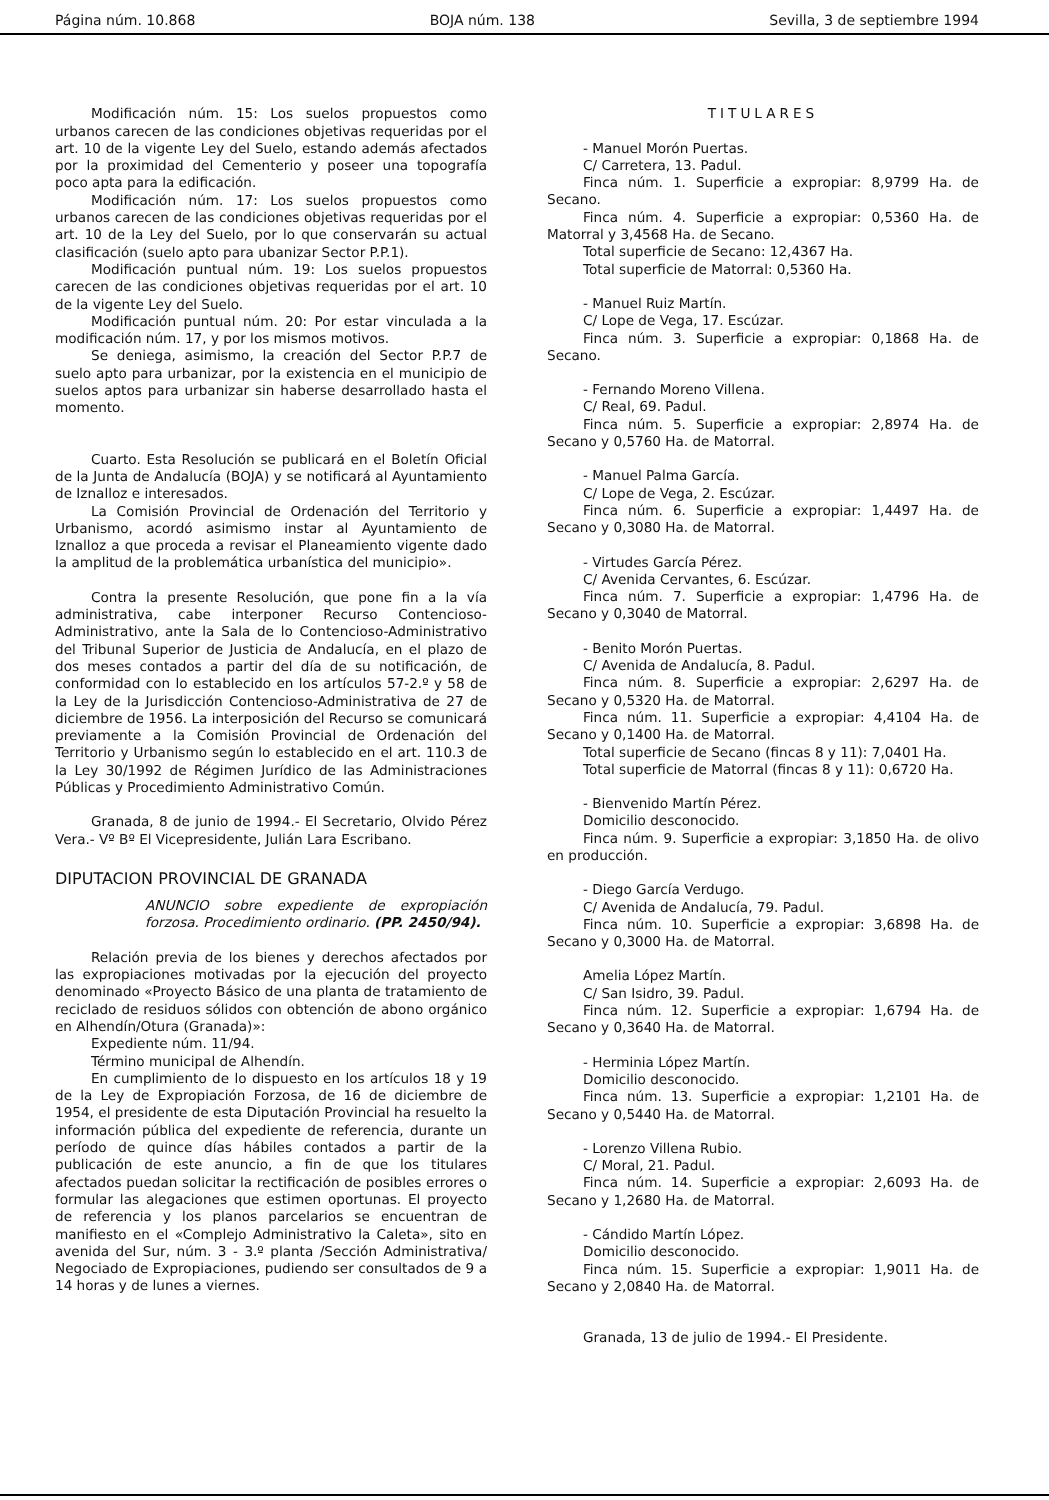Página núm. 10.868 BOJA núm. 138 Sevilla, 3 de septiembre 1994
Modificación núm. 15: Los suelos propuestos como urbanos carecen de las condiciones objetivas requeridas por el art. 10 de la vigente Ley del Suelo, estando además afectados por la proximidad del Cementerio y poseer una topografía poco apta para la edificación.
Modificación núm. 17: Los suelos propuestos como urbanos carecen de las condiciones objetivas requeridas por el art. 10 de la Ley del Suelo, por lo que conservarán su actual clasificación (suelo apto para ubanizar Sector P.P.1).
Modificación puntual núm. 19: Los suelos propuestos carecen de las condiciones objetivas requeridas por el art. 10 de la vigente Ley del Suelo.
Modificación puntual núm. 20: Por estar vinculada a la modificación núm. 17, y por los mismos motivos.
Se deniega, asimismo, la creación del Sector P.P.7 de suelo apto para urbanizar, por la existencia en el municipio de suelos aptos para urbanizar sin haberse desarrollado hasta el momento.
Cuarto. Esta Resolución se publicará en el Boletín Oficial de la Junta de Andalucía (BOJA) y se notificará al Ayuntamiento de Iznalloz e interesados.
La Comisión Provincial de Ordenación del Territorio y Urbanismo, acordó asimismo instar al Ayuntamiento de Iznalloz a que proceda a revisar el Planeamiento vigente dado la amplitud de la problemática urbanística del municipio».
Contra la presente Resolución, que pone fin a la vía administrativa, cabe interponer Recurso Contencioso-Administrativo, ante la Sala de lo Contencioso-Administrativo del Tribunal Superior de Justicia de Andalucía, en el plazo de dos meses contados a partir del día de su notificación, de conformidad con lo establecido en los artículos 57-2.º y 58 de la Ley de la Jurisdicción Contencioso-Administrativa de 27 de diciembre de 1956. La interposición del Recurso se comunicará previamente a la Comisión Provincial de Ordenación del Territorio y Urbanismo según lo establecido en el art. 110.3 de la Ley 30/1992 de Régimen Jurídico de las Administraciones Públicas y Procedimiento Administrativo Común.
Granada, 8 de junio de 1994.- El Secretario, Olvido Pérez Vera.- Vº Bº El Vicepresidente, Julián Lara Escribano.
DIPUTACION PROVINCIAL DE GRANADA
ANUNCIO sobre expediente de expropiación forzosa. Procedimiento ordinario. (PP. 2450/94).
Relación previa de los bienes y derechos afectados por las expropiaciones motivadas por la ejecución del proyecto denominado «Proyecto Básico de una planta de tratamiento de reciclado de residuos sólidos con obtención de abono orgánico en Alhendín/Otura (Granada)»:
Expediente núm. 11/94.
Término municipal de Alhendín.
En cumplimiento de lo dispuesto en los artículos 18 y 19 de la Ley de Expropiación Forzosa, de 16 de diciembre de 1954, el presidente de esta Diputación Provincial ha resuelto la información pública del expediente de referencia, durante un período de quince días hábiles contados a partir de la publicación de este anuncio, a fin de que los titulares afectados puedan solicitar la rectificación de posibles errores o formular las alegaciones que estimen oportunas. El proyecto de referencia y los planos parcelarios se encuentran de manifiesto en el «Complejo Administrativo la Caleta», sito en avenida del Sur, núm. 3 - 3.º planta /Sección Administrativa/ Negociado de Expropiaciones, pudiendo ser consultados de 9 a 14 horas y de lunes a viernes.
TITULARES
- Manuel Morón Puertas.
C/ Carretera, 13. Padul.
Finca núm. 1. Superficie a expropiar: 8,9799 Ha. de Secano.
Finca núm. 4. Superficie a expropiar: 0,5360 Ha. de Matorral y 3,4568 Ha. de Secano.
Total superficie de Secano: 12,4367 Ha.
Total superficie de Matorral: 0,5360 Ha.
- Manuel Ruiz Martín.
C/ Lope de Vega, 17. Escúzar.
Finca núm. 3. Superficie a expropiar: 0,1868 Ha. de Secano.
- Fernando Moreno Villena.
C/ Real, 69. Padul.
Finca núm. 5. Superficie a expropiar: 2,8974 Ha. de Secano y 0,5760 Ha. de Matorral.
- Manuel Palma García.
C/ Lope de Vega, 2. Escúzar.
Finca núm. 6. Superficie a expropiar: 1,4497 Ha. de Secano y 0,3080 Ha. de Matorral.
- Virtudes García Pérez.
C/ Avenida Cervantes, 6. Escúzar.
Finca núm. 7. Superficie a expropiar: 1,4796 Ha. de Secano y 0,3040 de Matorral.
- Benito Morón Puertas.
C/ Avenida de Andalucía, 8. Padul.
Finca núm. 8. Superficie a expropiar: 2,6297 Ha. de Secano y 0,5320 Ha. de Matorral.
Finca núm. 11. Superficie a expropiar: 4,4104 Ha. de Secano y 0,1400 Ha. de Matorral.
Total superficie de Secano (fincas 8 y 11): 7,0401 Ha.
Total superficie de Matorral (fincas 8 y 11): 0,6720 Ha.
- Bienvenido Martín Pérez.
Domicilio desconocido.
Finca núm. 9. Superficie a expropiar: 3,1850 Ha. de olivo en producción.
- Diego García Verdugo.
C/ Avenida de Andalucía, 79. Padul.
Finca núm. 10. Superficie a expropiar: 3,6898 Ha. de Secano y 0,3000 Ha. de Matorral.
Amelia López Martín.
C/ San Isidro, 39. Padul.
Finca núm. 12. Superficie a expropiar: 1,6794 Ha. de Secano y 0,3640 Ha. de Matorral.
- Herminia López Martín.
Domicilio desconocido.
Finca núm. 13. Superficie a expropiar: 1,2101 Ha. de Secano y 0,5440 Ha. de Matorral.
- Lorenzo Villena Rubio.
C/ Moral, 21. Padul.
Finca núm. 14. Superficie a expropiar: 2,6093 Ha. de Secano y 1,2680 Ha. de Matorral.
- Cándido Martín López.
Domicilio desconocido.
Finca núm. 15. Superficie a expropiar: 1,9011 Ha. de Secano y 2,0840 Ha. de Matorral.
Granada, 13 de julio de 1994.- El Presidente.